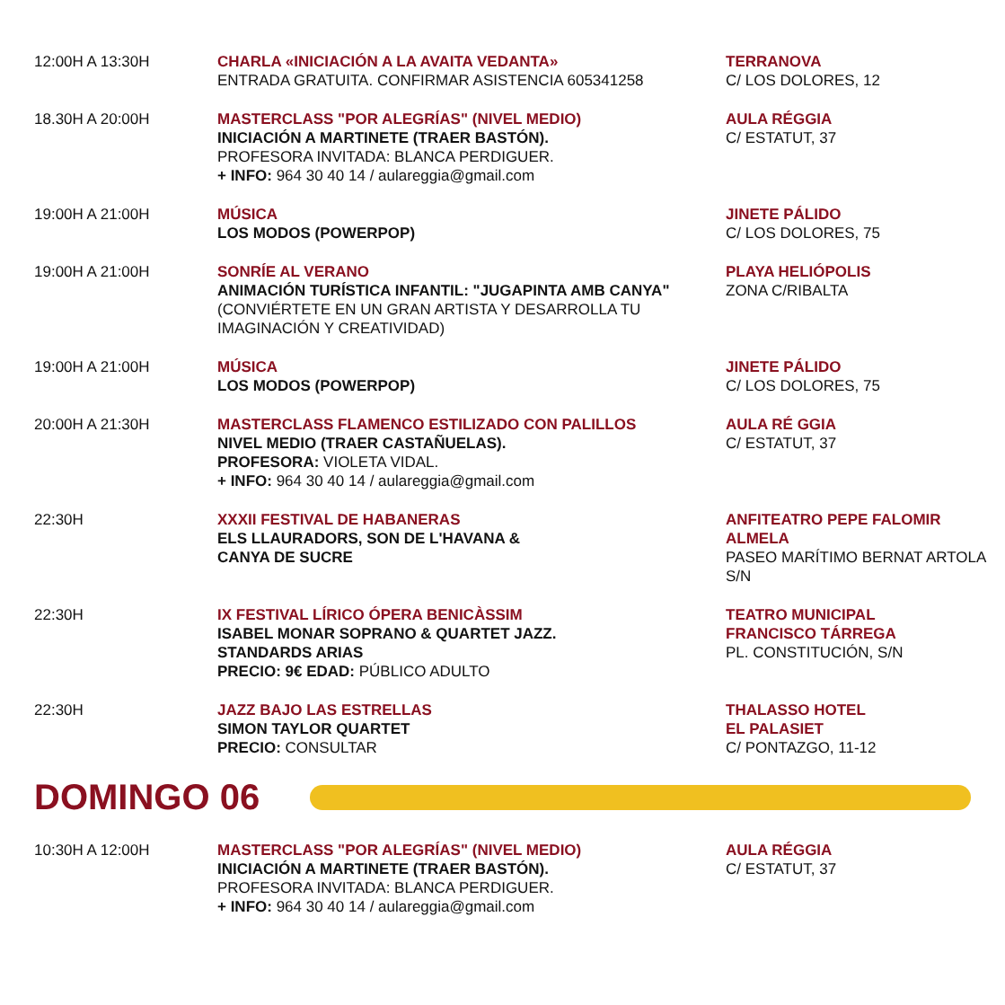| 12:00H A 13:30H | CHARLA «INICIACIÓN A LA AVAITA VEDANTA» ENTRADA GRATUITA. CONFIRMAR ASISTENCIA 605341258 | TERRANOVA C/ LOS DOLORES, 12 |
| 18.30H A 20:00H | MASTERCLASS "POR ALEGRÍAS" (NIVEL MEDIO) INICIACIÓN A MARTINETE (TRAER BASTÓN). PROFESORA INVITADA: BLANCA PERDIGUER. + INFO: 964 30 40 14 / aulareggia@gmail.com | AULA RÉGGIA C/ ESTATUT, 37 |
| 19:00H A 21:00H | MÚSICA LOS MODOS (POWERPOP) | JINETE PÁLIDO C/ LOS DOLORES, 75 |
| 19:00H A 21:00H | SONRÍE AL VERANO ANIMACIÓN TURÍSTICA INFANTIL: "JUGAPINTA AMB CANYA" (CONVIÉRTETE EN UN GRAN ARTISTA Y DESARROLLA TU IMAGINACIÓN Y CREATIVIDAD) | PLAYA HELIÓPOLIS ZONA C/RIBALTA |
| 19:00H A 21:00H | MÚSICA LOS MODOS (POWERPOP) | JINETE PÁLIDO C/ LOS DOLORES, 75 |
| 20:00H A 21:30H | MASTERCLASS FLAMENCO ESTILIZADO CON PALILLOS NIVEL MEDIO (TRAER CASTAÑUELAS). PROFESORA: VIOLETA VIDAL. + INFO: 964 30 40 14 / aulareggia@gmail.com | AULA RÉ GGIA C/ ESTATUT, 37 |
| 22:30H | XXXII FESTIVAL DE HABANERAS ELS LLAURADORS, SON DE L'HAVANA & CANYA DE SUCRE | ANFITEATRO PEPE FALOMIR ALMELA PASEO MARÍTIMO BERNAT ARTOLA S/N |
| 22:30H | IX FESTIVAL LÍRICO ÓPERA BENICÀSSIM ISABEL MONAR SOPRANO & QUARTET JAZZ. STANDARDS ARIAS PRECIO: 9€ EDAD: PÚBLICO ADULTO | TEATRO MUNICIPAL FRANCISCO TÁRREGA PL. CONSTITUCIÓN, S/N |
| 22:30H | JAZZ BAJO LAS ESTRELLAS SIMON TAYLOR QUARTET PRECIO: CONSULTAR | THALASSO HOTEL EL PALASIET C/ PONTAZGO, 11-12 |
DOMINGO 06
| 10:30H A 12:00H | MASTERCLASS "POR ALEGRÍAS" (NIVEL MEDIO) INICIACIÓN A MARTINETE (TRAER BASTÓN). PROFESORA INVITADA: BLANCA PERDIGUER. + INFO: 964 30 40 14 / aulareggia@gmail.com | AULA RÉGGIA C/ ESTATUT, 37 |